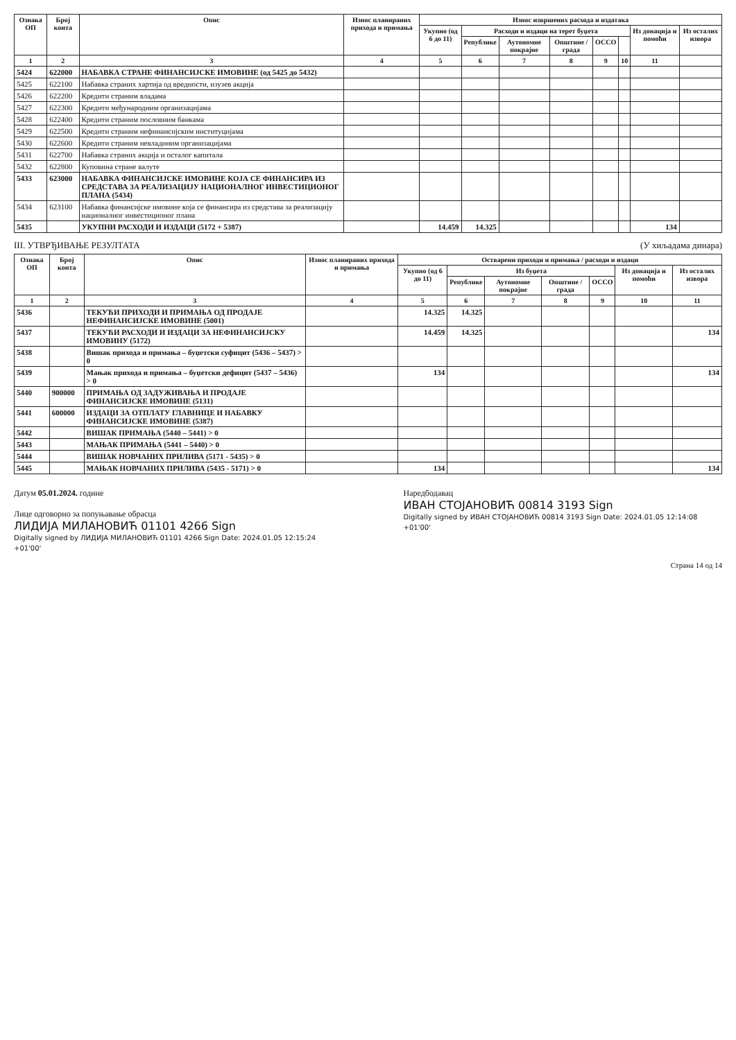| Ознака ОП | Број конта | Опис | Износ планираних прихода и примања | Износ извршених расхода и издатака | | | | | | | |
| --- | --- | --- | --- | --- | --- | --- | --- | --- | --- | --- | --- |
| | | | | Укупно (од 6 до 11) | Расходи и издаци на терет буџета | | | | | Из донација и помоћи | Из осталих извора |
| | | | | | Републике | Аутономне покрајне | Општине / града | ОССО | | | |
| 1 | 2 | 3 | 4 | 5 | 6 | 7 | 8 | 9 | 10 | 11 | |
| 5424 | 622000 | НАБАВКА СТРАНЕ ФИНАНСИЈСКЕ ИМОВИНЕ (од 5425 до 5432) | | | | | | | | | |
| 5425 | 622100 | Набавка страних хартија од вредности, изузев акција | | | | | | | | | |
| 5426 | 622200 | Кредити страним владама | | | | | | | | | |
| 5427 | 622300 | Кредити међународним организацијама | | | | | | | | | |
| 5428 | 622400 | Кредити страним пословним банкама | | | | | | | | | |
| 5429 | 622500 | Кредити страним нефинансијским институцијама | | | | | | | | | |
| 5430 | 622600 | Кредити страним невладиним организацијама | | | | | | | | | |
| 5431 | 622700 | Набавка страних акција и осталог капитала | | | | | | | | | |
| 5432 | 622800 | Куповина стране валуте | | | | | | | | | |
| 5433 | 623000 | НАБАВКА ФИНАНСИЈСКЕ ИМОВИНЕ КОЈА СЕ ФИНАНСИРА ИЗ СРЕДСТАВА ЗА РЕАЛИЗАЦИЈУ НАЦИОНАЛНОГ ИНВЕСТИЦИОНОГ ПЛАНА (5434) | | | | | | | | | |
| 5434 | 623100 | Набавка финансијске имовине која се финансира из средстава за реализацију националног инвестиционог плана | | | | | | | | | |
| 5435 | | УКУПНИ РАСХОДИ И ИЗДАЦИ (5172 + 5387) | | 14.459 | 14.325 | | | | | 134 | |
III. УТВРЂИВАЊЕ РЕЗУЛТАТА (У хиљадама динара)
| Ознака ОП | Број конта | Опис | Износ планираних прихода и примања | Остварени приходи и примања / расходи и издаци | | | | | | |
| --- | --- | --- | --- | --- | --- | --- | --- | --- | --- | --- |
| | | | | Укупно (од 6 до 11) | Из буџета | | | | Из донација и помоћи | Из осталих извора |
| | | | | | Републике | Аутономне покрајне | Општине / града | ОССО | | |
| 1 | 2 | 3 | 4 | 5 | 6 | 7 | 8 | 9 | 10 | 11 |
| 5436 | | ТЕКУЋИ ПРИХОДИ И ПРИМАЊА ОД ПРОДАЈЕ НЕФИНАНСИЈСКЕ ИМОВИНЕ (5001) | | 14.325 | 14.325 | | | | | |
| 5437 | | ТЕКУЋИ РАСХОДИ И ИЗДАЦИ ЗА НЕФИНАНСИЈСКУ ИМОВИНУ (5172) | | 14.459 | 14.325 | | | | | 134 |
| 5438 | | Вишак прихода и примања – буџетски суфицит (5436 – 5437) > 0 | | | | | | | | |
| 5439 | | Мањак прихода и примања – буџетски дефицит (5437 – 5436) > 0 | | 134 | | | | | | 134 |
| 5440 | 900000 | ПРИМАЊА ОД ЗАДУЖИВАЊА И ПРОДАЈЕ ФИНАНСИЈСКЕ ИМОВИНЕ (5131) | | | | | | | | |
| 5441 | 600000 | ИЗДАЦИ ЗА ОТПЛАТУ ГЛАВНИЦЕ И НАБАВКУ ФИНАНСИЈСКЕ ИМОВИНЕ (5387) | | | | | | | | |
| 5442 | | ВИШАК ПРИМАЊА (5440 – 5441) > 0 | | | | | | | | |
| 5443 | | МАЊАК ПРИМАЊА (5441 – 5440) > 0 | | | | | | | | |
| 5444 | | ВИШАК НОВЧАНИХ ПРИЛИВА (5171 - 5435) > 0 | | | | | | | | |
| 5445 | | МАЊАК НОВЧАНИХ ПРИЛИВА (5435 - 5171) > 0 | | 134 | | | | | | 134 |
Датум 05.01.2024. године
Лице одговорно за попуњавање обрасца
ЛИДИЈА МИЛАНОВИЋ 01101 4266 Sign
Digitally signed by ЛИДИЈА МИЛАНОВИЋ 01101 4266 Sign Date: 2024.01.05 12:15:24 +01'00'
Наредбодавац
ИВАН СТОЈАНОВИЋ 00814 3193 Sign
Digitally signed by ИВАН СТОЈАНОВИЋ 00814 3193 Sign Date: 2024.01.05 12:14:08 +01'00'
Страна 14 од 14